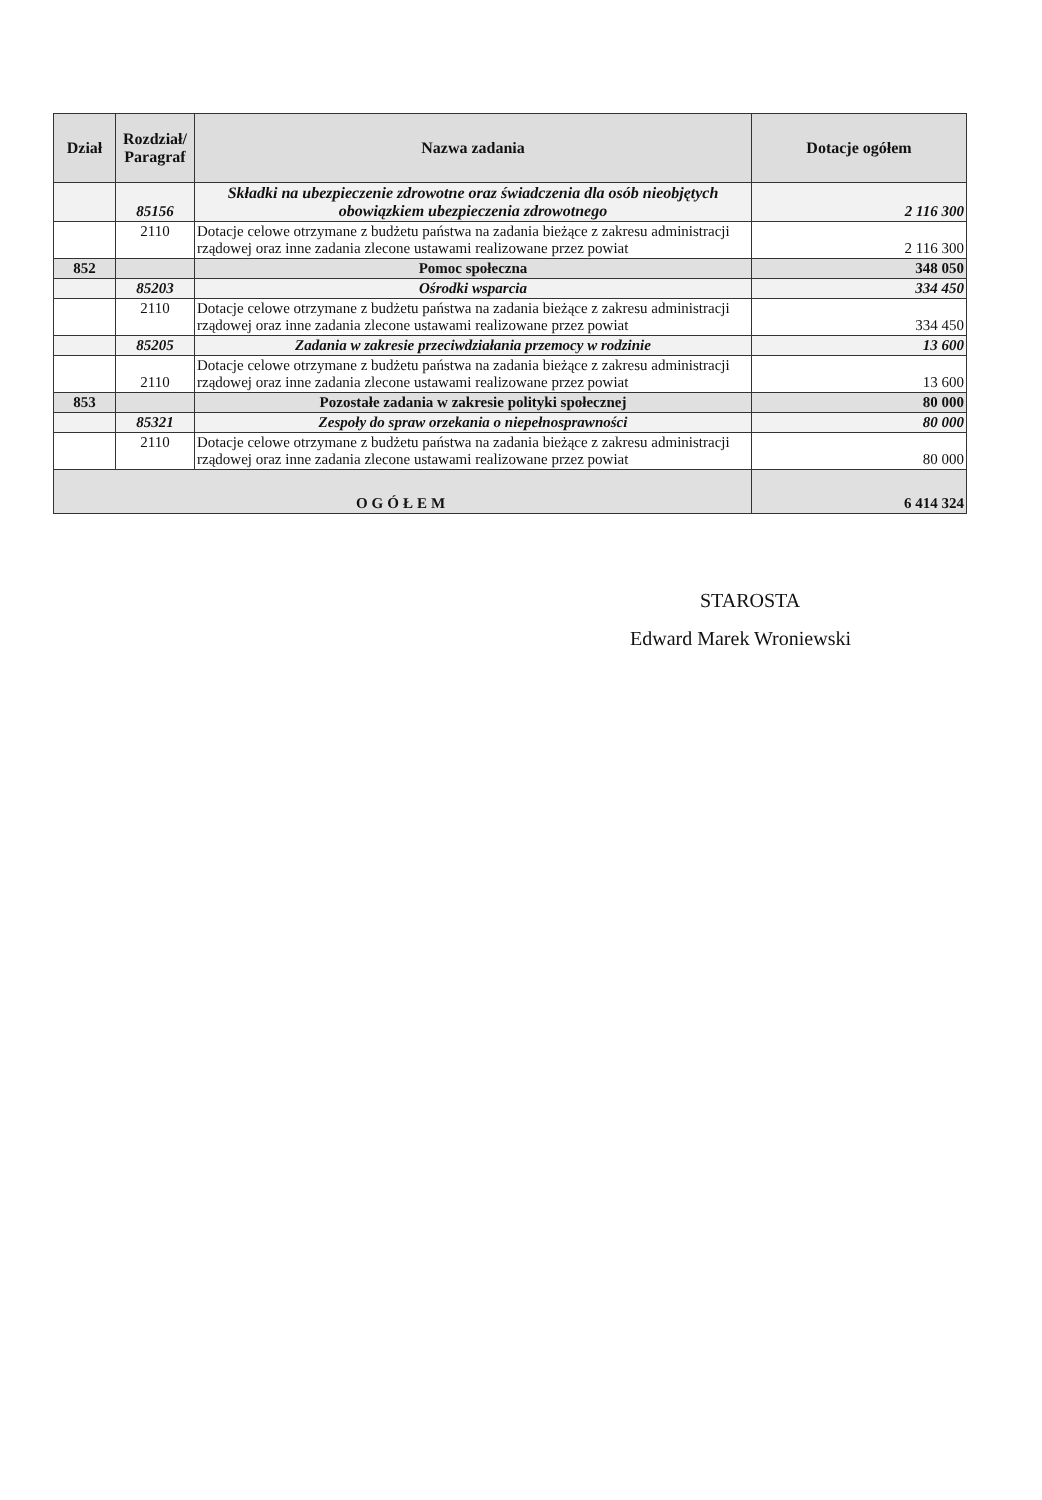| Dział | Rozdział/ Paragraf | Nazwa zadania | Dotacje ogółem |
| --- | --- | --- | --- |
| | 85156 | Składki na ubezpieczenie zdrowotne oraz świadczenia dla osób nieobjętych obowiązkiem ubezpieczenia zdrowotnego | 2 116 300 |
| | 2110 | Dotacje celowe otrzymane z budżetu państwa na zadania bieżące z zakresu administracji rządowej oraz inne zadania zlecone ustawami realizowane przez powiat | 2 116 300 |
| 852 | | Pomoc społeczna | 348 050 |
| | 85203 | Ośrodki wsparcia | 334 450 |
| | 2110 | Dotacje celowe otrzymane z budżetu państwa na zadania bieżące z zakresu administracji rządowej oraz inne zadania zlecone ustawami realizowane przez powiat | 334 450 |
| | 85205 | Zadania w zakresie przeciwdziałania przemocy w rodzinie | 13 600 |
| | 2110 | Dotacje celowe otrzymane z budżetu państwa na zadania bieżące z zakresu administracji rządowej oraz inne zadania zlecone ustawami realizowane przez powiat | 13 600 |
| 853 | | Pozostałe zadania w zakresie polityki społecznej | 80 000 |
| | 85321 | Zespoły do spraw orzekania o niepełnosprawności | 80 000 |
| | 2110 | Dotacje celowe otrzymane z budżetu państwa na zadania bieżące z zakresu administracji rządowej oraz inne zadania zlecone ustawami realizowane przez powiat | 80 000 |
| OGÓŁEM | | | 6 414 324 |
STAROSTA
Edward Marek Wroniewski